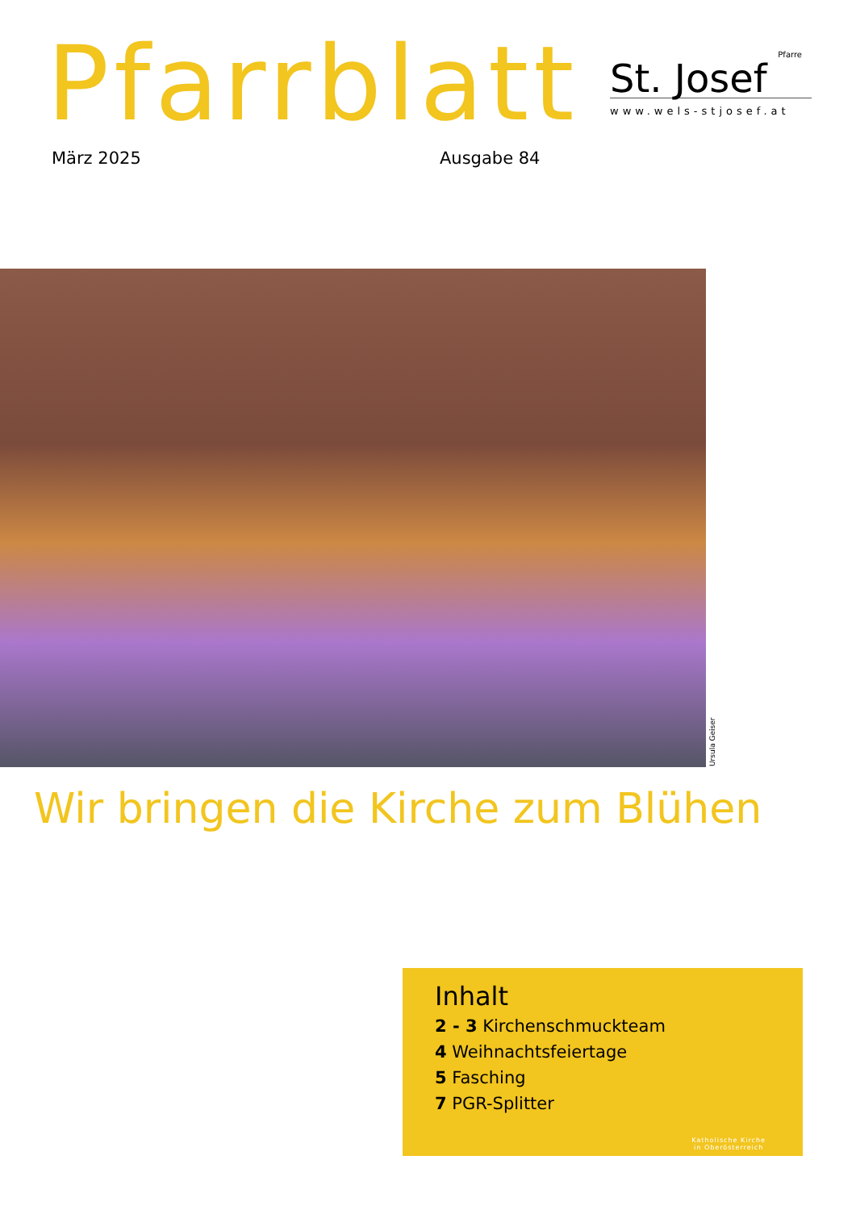Pfarrblatt
März 2025 Ausgabe 84
Pfarre
St. Josef
www.wels-stjosef.at
Ursula Geiser
Wir bringen die Kirche zum Blühen
Inhalt
2 - 3 Kirchenschmuckteam
4 Weihnachtsfeiertage
5 Fasching
7 PGR-Splitter
Katholische Kirche
in Oberösterreich